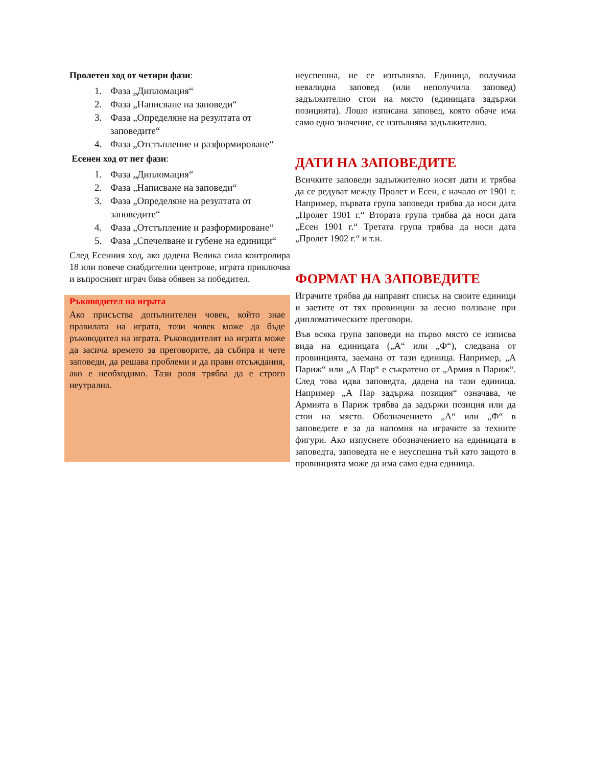Пролетен ход от четири фази:
1. Фаза „Дипломация“
2. Фаза „Написване на заповеди“
3. Фаза „Определяне на резултата от заповедите“
4. Фаза „Отстъпление и разформироване“
Есенен ход от пет фази:
1. Фаза „Дипломация“
2. Фаза „Написване на заповеди“
3. Фаза „Определяне на резултата от заповедите“
4. Фаза „Отстъпление и разформироване“
5. Фаза „Спечелване и губене на единици“
След Есенния ход, ако дадена Велика сила контролира 18 или повече снабдителни центрове, играта приключва и въпросният играч бива обявен за победител.
Ръководител на играта
Ако присъства допълнителен човек, който знае правилата на играта, този човек може да бъде ръководител на играта. Ръководителят на играта може да засича времето за преговорите, да събира и чете заповеди, да решава проблеми и да прави отсъждания, ако е необходимо. Тази роля трябва да е строго неутрална.
неуспешна, не се изпълнява. Единица, получила невалидна заповед (или неполучила заповед) задължително стои на място (единицата задържи позицията). Лошо изписана заповед, която обаче има само едно значение, се изпълнява задължително.
ДАТИ НА ЗАПОВЕДИТЕ
Всичките заповеди задължително носят дати и трябва да се редуват между Пролет и Есен, с начало от 1901 г. Например, първата група заповеди трябва да носи дата „Пролет 1901 г.“ Втората група трябва да носи дата „Есен 1901 г.“ Третата група трябва да носи дата „Пролет 1902 г.“ и т.н.
ФОРМАТ НА ЗАПОВЕДИТЕ
Играчите трябва да направят списък на своите единици и заетите от тях провинции за лесно ползване при дипломатическите преговори.
Във всяка група заповеди на първо място се изписва вида на единицата („А“ или „Ф“), следвана от провинцията, заемана от тази единица. Например, „А Париж“ или „А Пар“ е съкратено от „Армия в Париж“. След това идва заповедта, дадена на тази единица. Например „А Пар задържа позиция“ означава, че Армията в Париж трябва да задържи позиция или да стои на място. Обозначението „А“ или „Ф“ в заповедите е за да напомня на играчите за техните фигури. Ако изпуснете обозначението на единицата в заповедта, заповедта не е неуспешна тъй като защото в провинцията може да има само една единица.